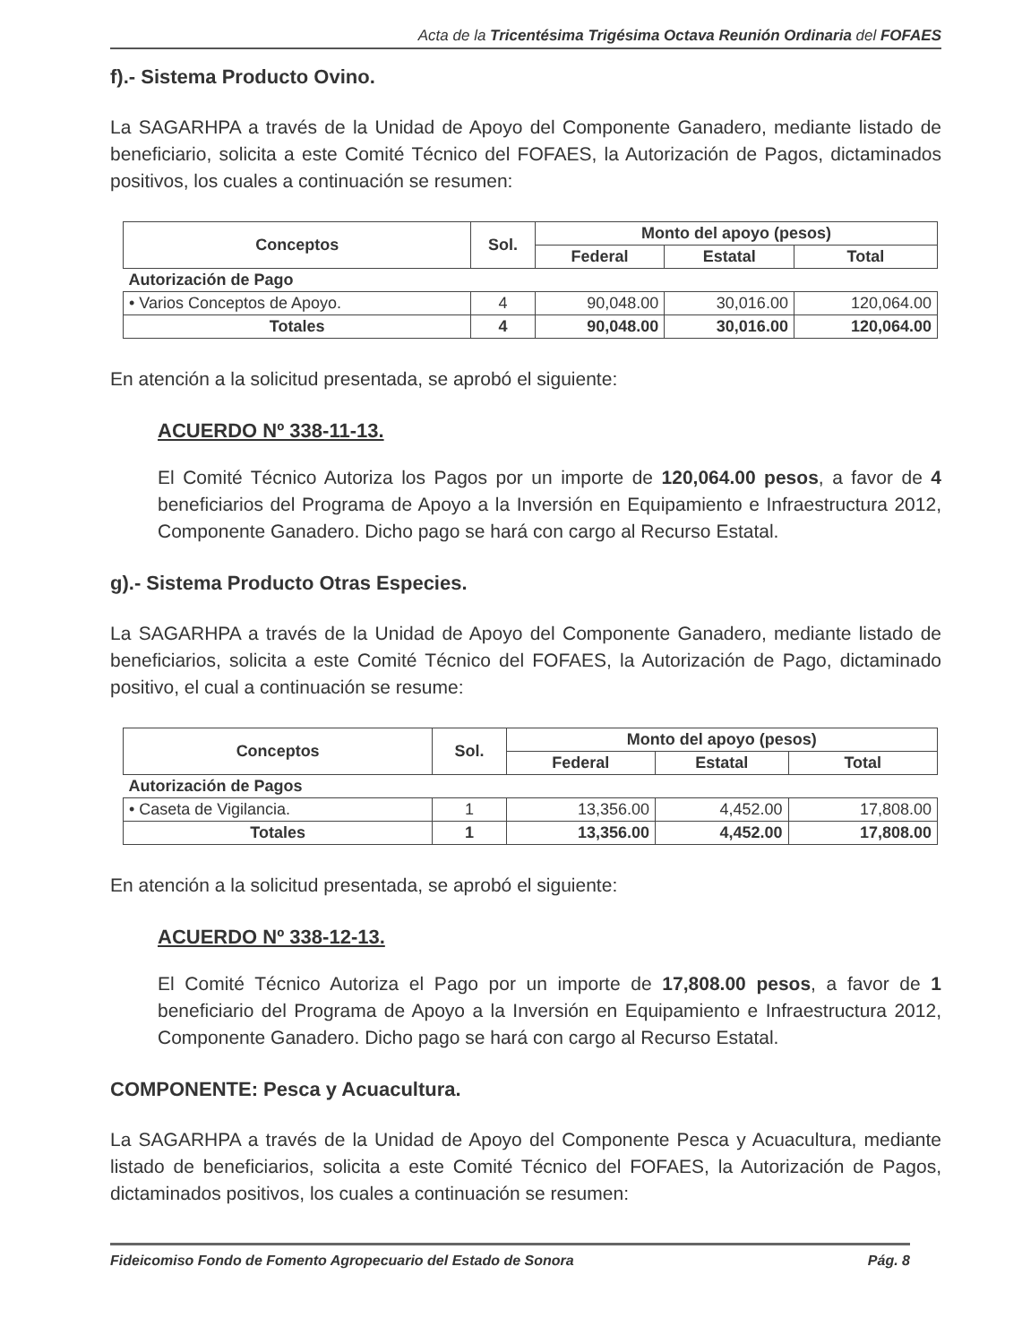Acta de la Tricentésima Trigésima Octava Reunión Ordinaria del FOFAES
f).- Sistema Producto Ovino.
La SAGARHPA a través de la Unidad de Apoyo del Componente Ganadero, mediante listado de beneficiario, solicita a este Comité Técnico del FOFAES, la Autorización de Pagos, dictaminados positivos, los cuales a continuación se resumen:
| Conceptos | Sol. | Monto del apoyo (pesos) | | |
| --- | --- | --- | --- | --- |
| | | Federal | Estatal | Total |
| Autorización de Pago | | | | |
| • Varios Conceptos de Apoyo. | 4 | 90,048.00 | 30,016.00 | 120,064.00 |
| Totales | 4 | 90,048.00 | 30,016.00 | 120,064.00 |
En atención a la solicitud presentada, se aprobó el siguiente:
ACUERDO Nº 338-11-13.
El Comité Técnico Autoriza los Pagos por un importe de 120,064.00 pesos, a favor de 4 beneficiarios del Programa de Apoyo a la Inversión en Equipamiento e Infraestructura 2012, Componente Ganadero. Dicho pago se hará con cargo al Recurso Estatal.
g).- Sistema Producto Otras Especies.
La SAGARHPA a través de la Unidad de Apoyo del Componente Ganadero, mediante listado de beneficiarios, solicita a este Comité Técnico del FOFAES, la Autorización de Pago, dictaminado positivo, el cual a continuación se resume:
| Conceptos | Sol. | Monto del apoyo (pesos) | | |
| --- | --- | --- | --- | --- |
| | | Federal | Estatal | Total |
| Autorización de Pagos | | | | |
| • Caseta de Vigilancia. | 1 | 13,356.00 | 4,452.00 | 17,808.00 |
| Totales | 1 | 13,356.00 | 4,452.00 | 17,808.00 |
En atención a la solicitud presentada, se aprobó el siguiente:
ACUERDO Nº 338-12-13.
El Comité Técnico Autoriza el Pago por un importe de 17,808.00 pesos, a favor de 1 beneficiario del Programa de Apoyo a la Inversión en Equipamiento e Infraestructura 2012, Componente Ganadero. Dicho pago se hará con cargo al Recurso Estatal.
COMPONENTE: Pesca y Acuacultura.
La SAGARHPA a través de la Unidad de Apoyo del Componente Pesca y Acuacultura, mediante listado de beneficiarios, solicita a este Comité Técnico del FOFAES, la Autorización de Pagos, dictaminados positivos, los cuales a continuación se resumen:
Fideicomiso Fondo de Fomento Agropecuario del Estado de Sonora Pág. 8